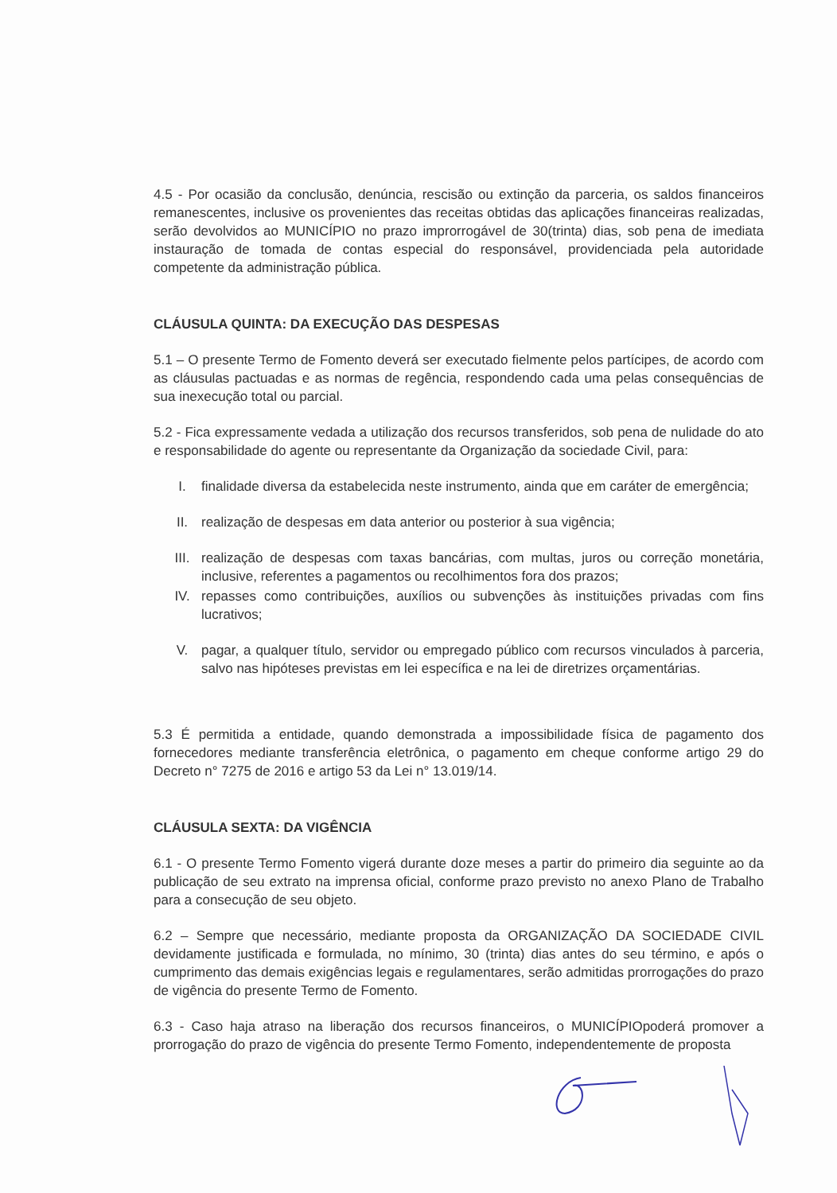4.5 - Por ocasião da conclusão, denúncia, rescisão ou extinção da parceria, os saldos financeiros remanescentes, inclusive os provenientes das receitas obtidas das aplicações financeiras realizadas, serão devolvidos ao MUNICÍPIO no prazo improrrogável de 30(trinta) dias, sob pena de imediata instauração de tomada de contas especial do responsável, providenciada pela autoridade competente da administração pública.
CLÁUSULA QUINTA: DA EXECUÇÃO DAS DESPESAS
5.1 – O presente Termo de Fomento deverá ser executado fielmente pelos partícipes, de acordo com as cláusulas pactuadas e as normas de regência, respondendo cada uma pelas consequências de sua inexecução total ou parcial.
5.2 - Fica expressamente vedada a utilização dos recursos transferidos, sob pena de nulidade do ato e responsabilidade do agente ou representante da Organização da sociedade Civil, para:
I. finalidade diversa da estabelecida neste instrumento, ainda que em caráter de emergência;
II. realização de despesas em data anterior ou posterior à sua vigência;
III. realização de despesas com taxas bancárias, com multas, juros ou correção monetária, inclusive, referentes a pagamentos ou recolhimentos fora dos prazos;
IV. repasses como contribuições, auxílios ou subvenções às instituições privadas com fins lucrativos;
V. pagar, a qualquer título, servidor ou empregado público com recursos vinculados à parceria, salvo nas hipóteses previstas em lei específica e na lei de diretrizes orçamentárias.
5.3 É permitida a entidade, quando demonstrada a impossibilidade física de pagamento dos fornecedores mediante transferência eletrônica, o pagamento em cheque conforme artigo 29 do Decreto n° 7275 de 2016 e artigo 53 da Lei n° 13.019/14.
CLÁUSULA SEXTA: DA VIGÊNCIA
6.1 - O presente Termo Fomento vigerá durante doze meses a partir do primeiro dia seguinte ao da publicação de seu extrato na imprensa oficial, conforme prazo previsto no anexo Plano de Trabalho para a consecução de seu objeto.
6.2 – Sempre que necessário, mediante proposta da ORGANIZAÇÃO DA SOCIEDADE CIVIL devidamente justificada e formulada, no mínimo, 30 (trinta) dias antes do seu término, e após o cumprimento das demais exigências legais e regulamentares, serão admitidas prorrogações do prazo de vigência do presente Termo de Fomento.
6.3 - Caso haja atraso na liberação dos recursos financeiros, o MUNICÍPIOpoderá promover a prorrogação do prazo de vigência do presente Termo Fomento, independentemente de proposta